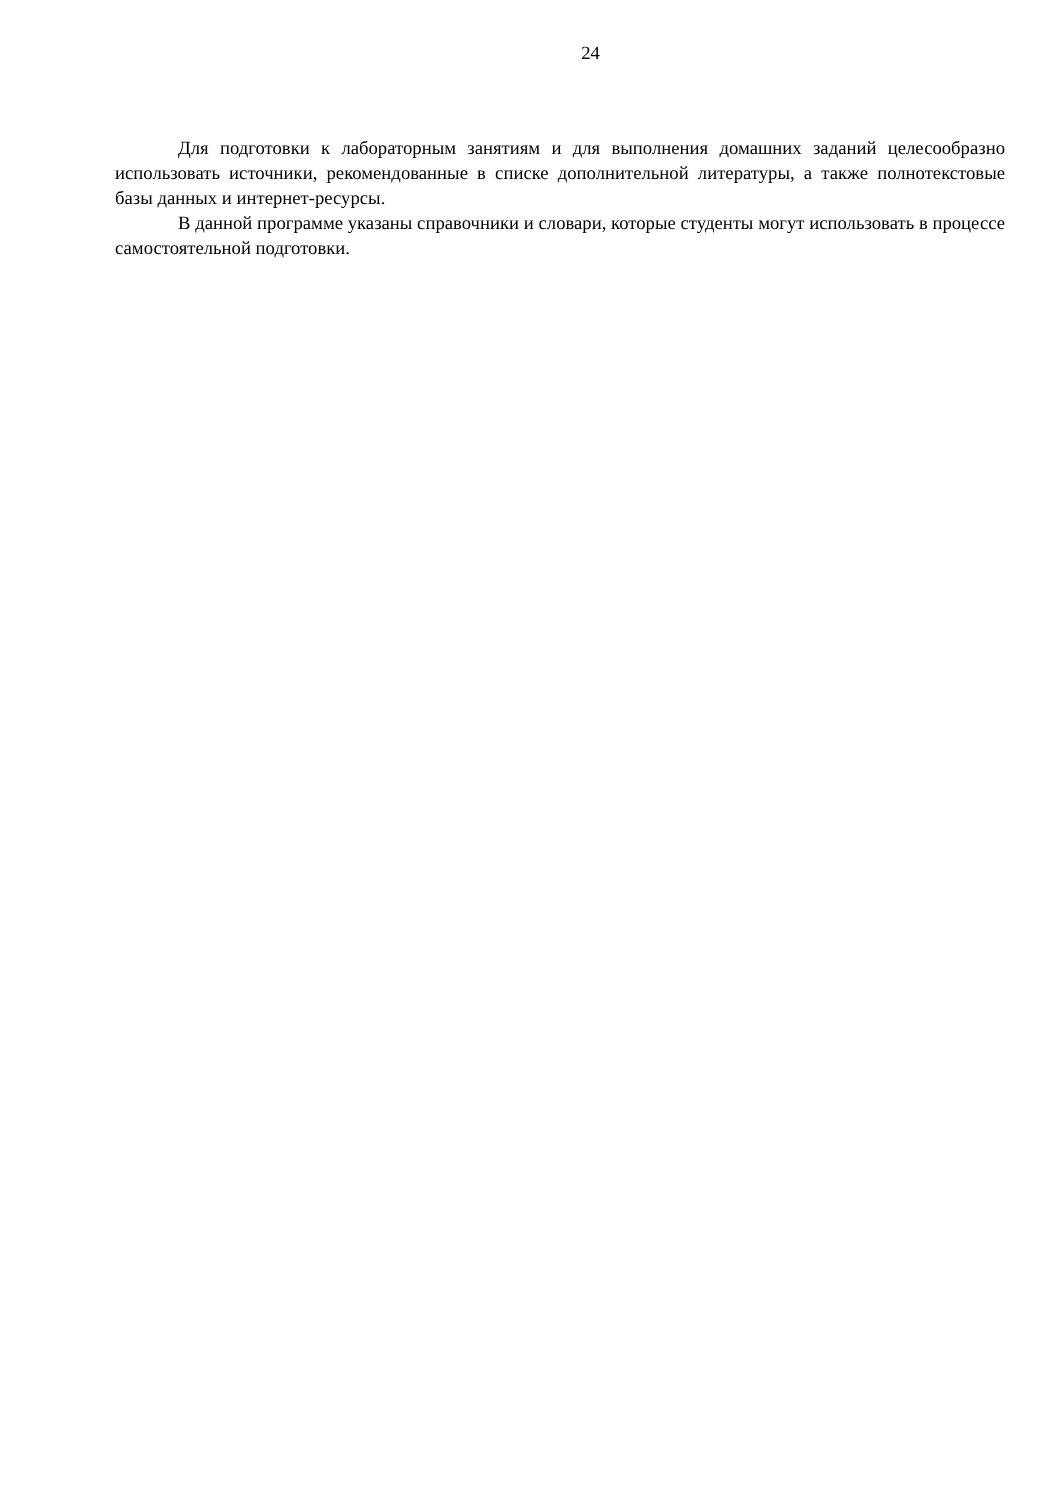24
Для подготовки к лабораторным занятиям и для выполнения домашних заданий целесообразно использовать источники, рекомендованные в списке дополнительной литературы, а также полнотекстовые базы данных и интернет-ресурсы.
В данной программе указаны справочники и словари, которые студенты могут использовать в процессе самостоятельной подготовки.